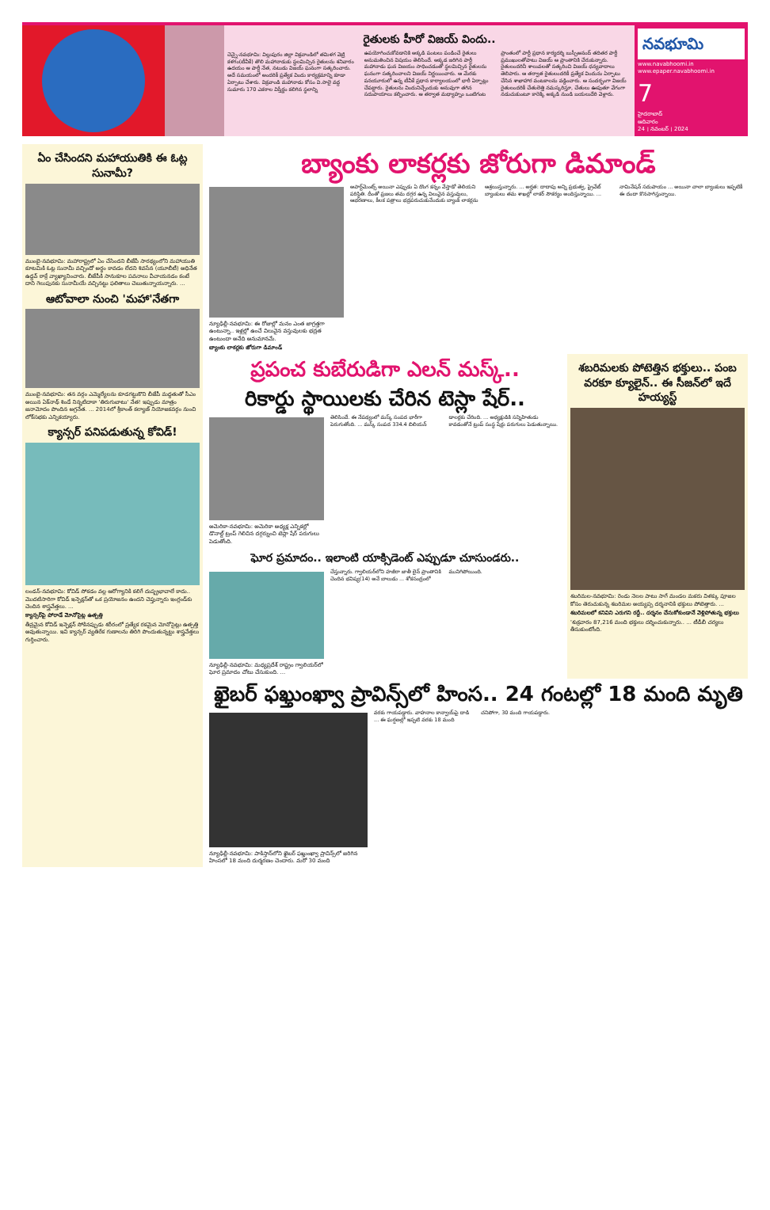రైతులకు హీరో విజయ్ విందు..
చెన్నై-నవభూమి: విల్లుపురం జిల్లా విక్రవాండిలో తమిళగ వెట్రి కళగం(టీవీకే) తొలి మహానాడుకు స్థలమిచ్చిన రైతులను శనివారం ఉదయం ఆ పార్టీ నేత, నటుడు విజయ్ ఘనంగా సత్కరించారు. అదే సమయంలో అందరికీ ప్రత్యేక విందు కార్యక్రమాన్ని కూడా ఏర్పాటు చేశారు. విక్రవాండి మహానాడు కోసం వి.సాలై వద్ద సుమారు 170 ఎకరాల విస్తీర్ణం కలిగిన స్థలాన్ని ఉపయోగించుకోవడానికి అక్కడి పంటలు పండించే రైతులు అనుమతించిన విషయం తెలిసిందే. అక్కడ జరిగిన పార్టీ మహానాడు ఘన విజయం సాధించడంతో స్థలమిచ్చిన రైతులను ఘనంగా సత్కరించాలని విజయ్ నిర్ణయించారు. ఆ మేరకు పనయూరులో ఉన్న టీవీకే ప్రధాన కార్యాలయంలో భారీ ఏర్పాట్లు చేపట్టారు. రైతులను విందునిచ్చేందుకు అనువుగా తగిన సదుపాయాలు కల్పించారు. ఆ తర్వాత మధ్యాహ్నం ఒంటిగంట ప్రాంతంలో పార్టీ ప్రధాన కార్యదర్శి బుస్సీఆనంద్ తదితర పార్టీ ప్రముఖులతోపాటు విజయ్ ఆ ప్రాంతానికి చేరుకున్నారు. రైతులందరినీ శాలువలతో సత్కరించి విజయ్ ధన్యవాదాలు తెలిపారు. ఆ తర్వాత రైతులందరికీ ప్రత్యేక విందును ఏర్పాటు చేసిన శాఖాహార వంటకాలను వడ్డించారు. ఆ సందర్భంగా విజయ్ రైతులందరికీ చేతులెత్తి నమస్కరిస్తూ, చేతులు ఊపుతూ వేగంగా నడుచుకుంటూ కారెక్కి అక్కడి నుండి బయలుదేరి వెళ్లారు.
నవభూమి
www.navabhoomi.in
www.epaper.navabhoomi.in
7
హైదరాబాద్
ఆదివారం
24 । నవంబర్ । 2024
ఏం చేసిందని మహాయుతికి ఈ ఓట్ల సునామీ?
ముంబై-నవభూమి: మహారాష్ట్రలో ఏం చేసిందని బీజేపీ సారథ్యంలోని మహాయుతి కూటమికి ఓట్ల సునామీ వచ్చిందో అర్థం కావడం లేదని శివసేన (యూబీటీ) అధినేత ఉద్ధవ్ ఠాక్రే వ్యాఖ్యానించారు. బీజేపీకి సానుకూల పవనాలు వీచాయనడం కంటే దాని గెలుపునకు సునామీయే వచ్చినట్టు ఫలితాలు చెబుతున్నాయన్నారు. ...
ఆటోవాలా నుంచి 'మహా'నేతగా
ముంబై-నవభూమి: తన వర్గం ఎమ్మెల్యేలను కూడగట్టుకొని బీజేపీ మద్దతుతో సీఎం అయిన ఏక్‌నాథ్ శిండే నిన్నటిదాకా 'తిరుగుబాటు' నేత! ఇప్పుడు మాత్రం జనామోదం పొందిన అగ్రనేత. ... 2014లో శ్రీకాంత్ కల్యాణ్ నియోజకవర్గం నుంచి లోక్‌సభకు ఎన్నికయ్యారు.
క్యాన్సర్ పనిపడుతున్న కోవిడ్!
లండన్-నవభూమి: కోవిడ్ సోకడం వల్ల ఆరోగ్యానికి కలిగే దుష్ప్రభావాలే కాదు.. మొదటిసారిగా కోవిడ్ ఇన్ఫెక్షన్‌తో ఒక ప్రయోజనం ఉందని చెప్తున్నారు ఇంగ్లండ్‌కు చెందిన శాస్త్రవేత్తలు. ...
క్యాన్సర్‌పై పోరాడే మోనోసైట్ల ఉత్పత్తి
తీవ్రమైన కోవిడ్ ఇన్ఫెక్షన్ సోకినప్పుడు శరీరంలో ప్రత్యేక రకమైన మోనోసైట్లు ఉత్పత్తి అవుతున్నాయి. ఇవి క్యాన్సర్ వ్యతిరేక గుణాలను తిరిగి పొందుతున్నట్టు శాస్త్రవేత్తలు గుర్తించారు.
బ్యాంకు లాకర్లకు జోరుగా డిమాండ్
న్యూఢిల్లీ-నవభూమి: ఈ రోజుల్లో మనం ఎంత జాగ్రత్తగా ఉంటున్నా.. ఇళ్లల్లో ఉంచే విలువైన వస్తువులకు భద్రత ఉంటుందా అనేది అనుమానమే.
బ్యాంకు లాకర్లకు జోరుగా డిమాండ్
అపార్ట్‌మెంట్స్ అయినా ఎప్పుడు ఏ దొంగ కన్నం వేస్తాడో తెలియని పరిస్థితి. దీంతో ప్రజలు తమ దగ్గర ఉన్న విలువైన వస్తువులు, ఆభరణాలు, కీలక పత్రాలు భద్రపరుచుకునేందుకు బ్యాంక్ లాకర్లను ఆశ్రయిస్తున్నారు. ... అర్హత: దాదాపు అన్ని ప్రభుత్వ, ప్రైవేట్ బ్యాంకులు తమ శాఖల్లో లాకర్ సౌకర్యం అందిస్తున్నాయి. ... నామినేషన్ సదుపాయం ... అయినా చాలా బ్యాంకులు ఇప్పటికీ ఈ దందా కొనసాగిస్తున్నాయి.
ప్రపంచ కుబేరుడిగా ఎలన్ మస్క్..
రికార్డు స్థాయిలకు చేరిన టెస్లా షేర్..
అమెరికా-నవభూమి: అమెరికా అధ్యక్ష ఎన్నికల్లో డొనాల్డ్ ట్రంప్ గెలిచిన దగ్గర్నుంచి టెస్లా షేర్ పరుగులు పెడుతోంది.
తెలిసిందే. ఈ నేపథ్యంలో మస్క్ సంపద భారీగా పెరుగుతోంది. ... మస్క్ సంపద 334.4 బిలియన్ డాలర్లకు చేరింది. ... అధ్యక్షుడికి సన్నిహితుడు కావడంతోనే ట్రంప్ సంస్థ షేర్లు పరుగులు పెడుతున్నాయి.
ఘోర ప్రమాదం.. ఇలాంటి యాక్సిడెంట్ ఎప్పుడూ చూసుండరు..
న్యూఢిల్లీ-నవభూమి: మధ్యప్రదేశ్ రాష్ట్రం గ్వాలియర్‌లో ఘోర ప్రమాదం చోటు చేసుకుంది. ...
చేస్తున్నారు. గ్వాలియర్‌లోని హజీరా జాతీ లైన్ ప్రాంతానికి చెందిన భవిష్య(14) అనే బాలుడు ... శోకసంద్రంలో మునిగిపోయింది.
శబరిమలకు పోటెత్తిన భక్తులు.. పంబ వరకూ క్యూలైన్.. ఈ సీజన్‌లో ఇదే హయ్యస్ట్
శబరిమల-నవభూమి: రెండు నెలల పాటు సాగే మండల మకరు విళక్కు పూజల కోసం తెరుచుకున్న శబరిమల అయ్యప్ప దర్శనానికి భక్తులు పోటెత్తారు. ...
శబరిమలలో కనివిని ఎరుగని రద్దీ.. దర్శనం చేసుకోకుండానే వెళ్లిపోతున్న భక్తులు
'శుక్రవారం 87,216 మంది భక్తులు దర్శించుకున్నారు.. ... టీడీబీ చర్యలు తీసుకుంటోంది.
ఖైబర్ ఫఖ్తుంఖ్వా ప్రావిన్స్‌లో హింస.. 24 గంటల్లో 18 మంది మృతి
న్యూఢిల్లీ-నవభూమి: పాకిస్తాన్‌లోని ఖైబర్ ఫఖ్తుంఖ్వా ప్రావిన్స్‌లో జరిగిన హింసలో 18 మంది దుర్మరణం చెందారు. మరో 30 మంది
వరకు గాయపడ్డారు. వాహనాల కాన్వాయ్‌పై దాడి ... ఈ ఘర్షణల్లో ఇప్పటి వరకు 18 మంది చనిపోగా, 30 మంది గాయపడ్డారు.